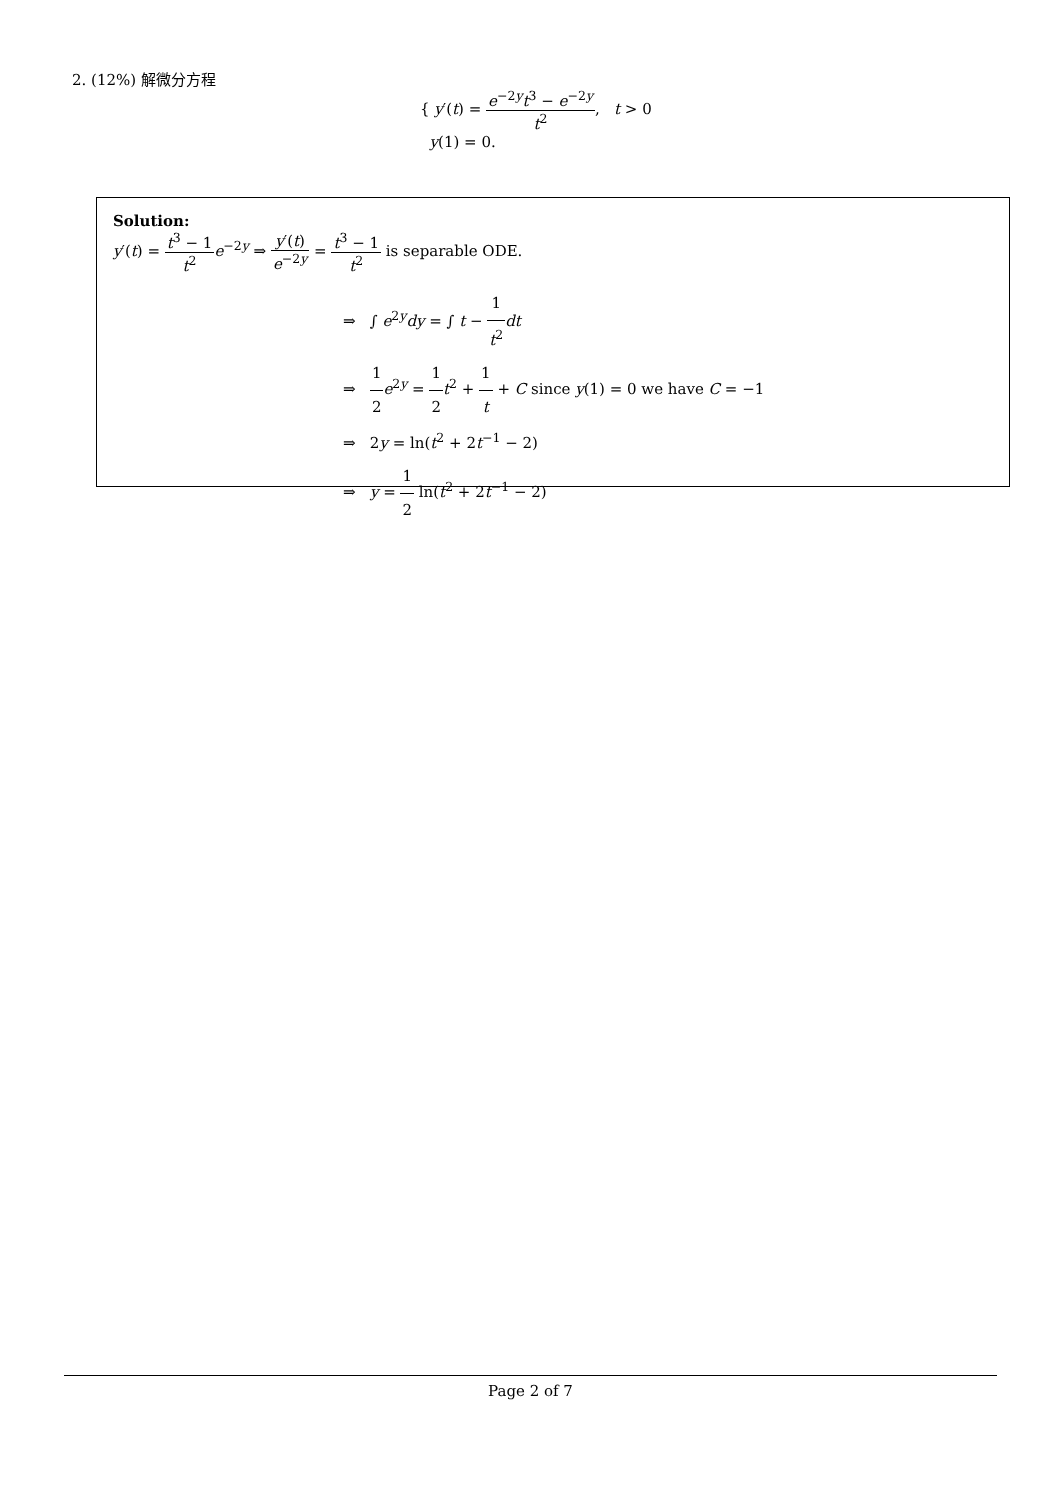2. (12%) 解微分方程
{ y′(t) = e<sup>−2y</sup>t<sup>3</sup> − e<sup>−2y</sup> t<sup>2</sup>, t > 0
y(1) = 0.
Solution:
y′(t) = t<sup>3</sup> − 1 t<sup>2</sup> e<sup>−2y</sup> ⇒ y′(t) e<sup>−2y</sup> = t<sup>3</sup> − 1 t<sup>2</sup> is separable ODE.
⇒ ∫ e<sup>2y</sup>dy = ∫ t − 1 t<sup>2</sup> dt
⇒ 1 2 e<sup>2y</sup> = 1 2 t<sup>2</sup> + 1 t + C since y(1) = 0 we have C = −1
⇒ 2y = ln(t<sup>2</sup> + 2t<sup>−1</sup> − 2)
⇒ y = 1 2 ln(t<sup>2</sup> + 2t<sup>−1</sup> − 2)
Page 2 of 7